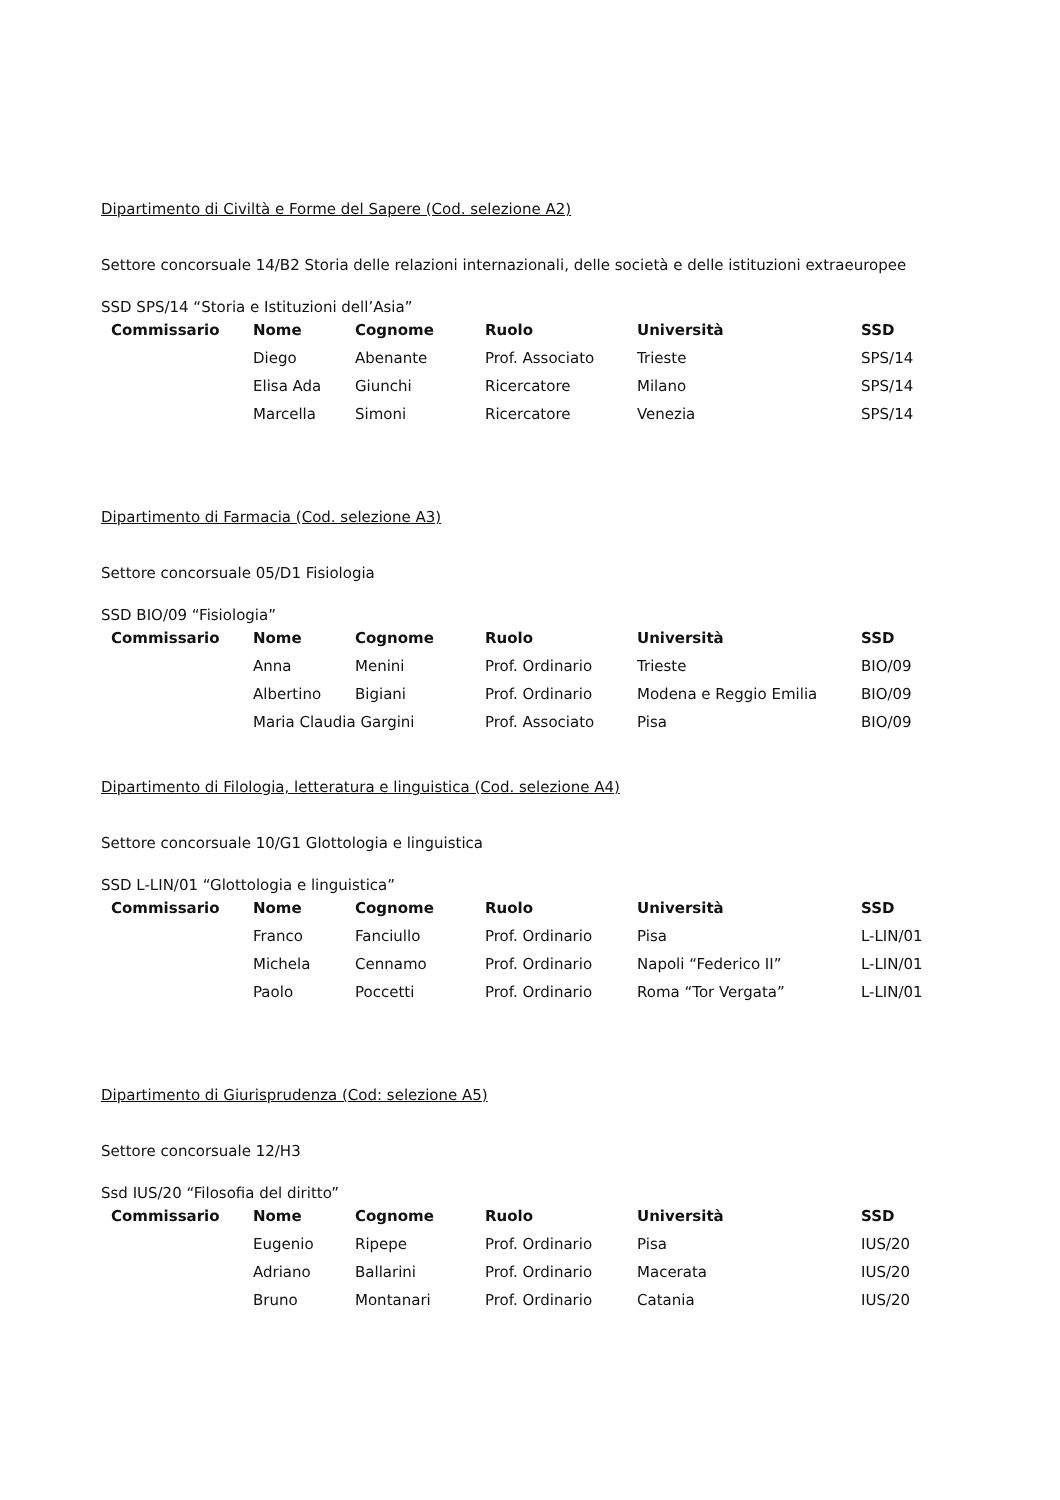Dipartimento di Civiltà e Forme del Sapere (Cod. selezione A2)
Settore concorsuale 14/B2 Storia delle relazioni internazionali, delle società e delle istituzioni extraeuropee
SSD SPS/14 “Storia e Istituzioni dell’Asia”
| Commissario | Nome | Cognome | Ruolo | Università | SSD |
| --- | --- | --- | --- | --- | --- |
| | Diego | Abenante | Prof. Associato | Trieste | SPS/14 |
| | Elisa Ada | Giunchi | Ricercatore | Milano | SPS/14 |
| | Marcella | Simoni | Ricercatore | Venezia | SPS/14 |
Dipartimento di Farmacia (Cod. selezione A3)
Settore concorsuale 05/D1 Fisiologia
SSD BIO/09 “Fisiologia”
| Commissario | Nome | Cognome | Ruolo | Università | SSD |
| --- | --- | --- | --- | --- | --- |
| | Anna | Menini | Prof. Ordinario | Trieste | BIO/09 |
| | Albertino | Bigiani | Prof. Ordinario | Modena e Reggio Emilia | BIO/09 |
| | Maria Claudia Gargini | | Prof. Associato | Pisa | BIO/09 |
Dipartimento di Filologia, letteratura e linguistica (Cod. selezione A4)
Settore concorsuale 10/G1 Glottologia e linguistica
SSD L-LIN/01 “Glottologia e linguistica”
| Commissario | Nome | Cognome | Ruolo | Università | SSD |
| --- | --- | --- | --- | --- | --- |
| | Franco | Fanciullo | Prof. Ordinario | Pisa | L-LIN/01 |
| | Michela | Cennamo | Prof. Ordinario | Napoli “Federico II” | L-LIN/01 |
| | Paolo | Poccetti | Prof. Ordinario | Roma “Tor Vergata” | L-LIN/01 |
Dipartimento di Giurisprudenza (Cod: selezione A5)
Settore concorsuale 12/H3
Ssd IUS/20 “Filosofia del diritto”
| Commissario | Nome | Cognome | Ruolo | Università | SSD |
| --- | --- | --- | --- | --- | --- |
| | Eugenio | Ripepe | Prof. Ordinario | Pisa | IUS/20 |
| | Adriano | Ballarini | Prof. Ordinario | Macerata | IUS/20 |
| | Bruno | Montanari | Prof. Ordinario | Catania | IUS/20 |